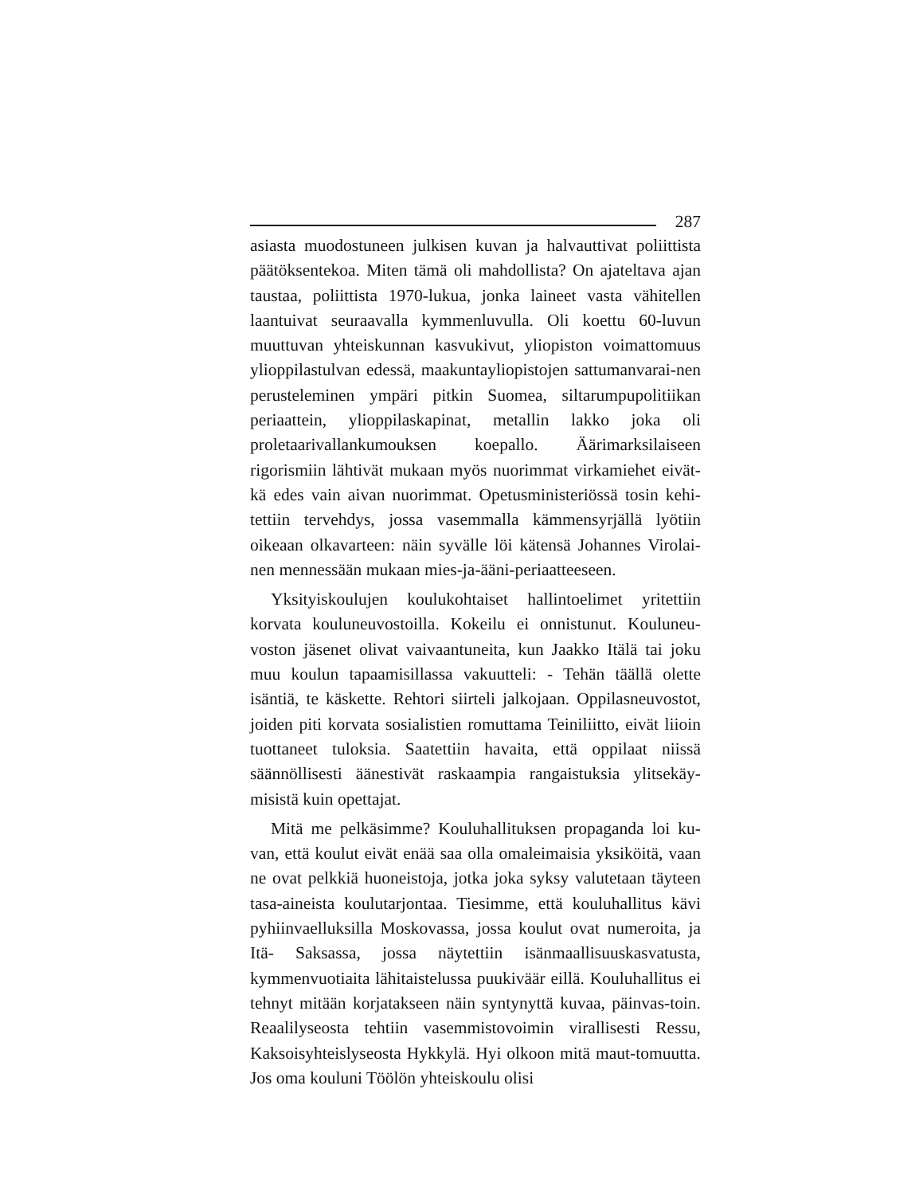287
asiasta muodostuneen julkisen kuvan ja halvauttivat poliittista päätöksentekoa. Miten tämä oli mahdollista? On ajateltava ajan taustaa, poliittista 1970-lukua, jonka laineet vasta vähitellen laantuivat seuraavalla kymmenluvulla. Oli koettu 60-luvun muuttuvan yhteiskunnan kasvukivut, yliopiston voimattomuus ylioppilastulvan edessä, maakuntayliopistojen sattumanvarai-nen perusteleminen ympäri pitkin Suomea, siltarumpupolitiikan periaattein, ylioppilaskapinat, metallin lakko joka oli proletaarivallankumouksen koepallo. Äärimarksilaiseen rigorismiin lähtivät mukaan myös nuorimmat virkamiehet eivät-kä edes vain aivan nuorimmat. Opetusministeriössä tosin kehi-tettiin tervehdys, jossa vasemmalla kämmensyrjällä lyötiin oikeaan olkavarteen: näin syvälle löi kätensä Johannes Virolai-nen mennessään mukaan mies-ja-ääni-periaatteeseen.
Yksityiskoulujen koulukohtaiset hallintoelimet yritettiin korvata kouluneuvostoilla. Kokeilu ei onnistunut. Kouluneu-voston jäsenet olivat vaivaantuneita, kun Jaakko Itälä tai joku muu koulun tapaamisillassa vakuutteli: - Tehän täällä olette isäntiä, te käskette. Rehtori siirteli jalkojaan. Oppilasneuvostot, joiden piti korvata sosialistien romuttama Teiniliitto, eivät liioin tuottaneet tuloksia. Saatettiin havaita, että oppilaat niissä säännöllisesti äänestivät raskaampia rangaistuksia ylitsekäy-misistä kuin opettajat.
Mitä me pelkäsimme? Kouluhallituksen propaganda loi ku-van, että koulut eivät enää saa olla omaleimaisia yksiköitä, vaan ne ovat pelkkiä huoneistoja, jotka joka syksy valutetaan täyteen tasa-aineista koulutarjontaa. Tiesimme, että kouluhallitus kävi pyhiinvaelluksilla Moskovassa, jossa koulut ovat numeroita, ja Itä- Saksassa, jossa näytettiin isänmaallisuuskasvatusta, kymmenvuotiaita lähitaistelussa puukiväär eillä. Kouluhallitus ei tehnyt mitään korjatakseen näin syntynyttä kuvaa, päinvas-toin. Reaalilyseosta tehtiin vasemmistovoimin virallisesti Ressu, Kaksoisyhteislyseosta Hykkylä. Hyi olkoon mitä maut-tomuutta. Jos oma kouluni Töölön yhteiskoulu olisi